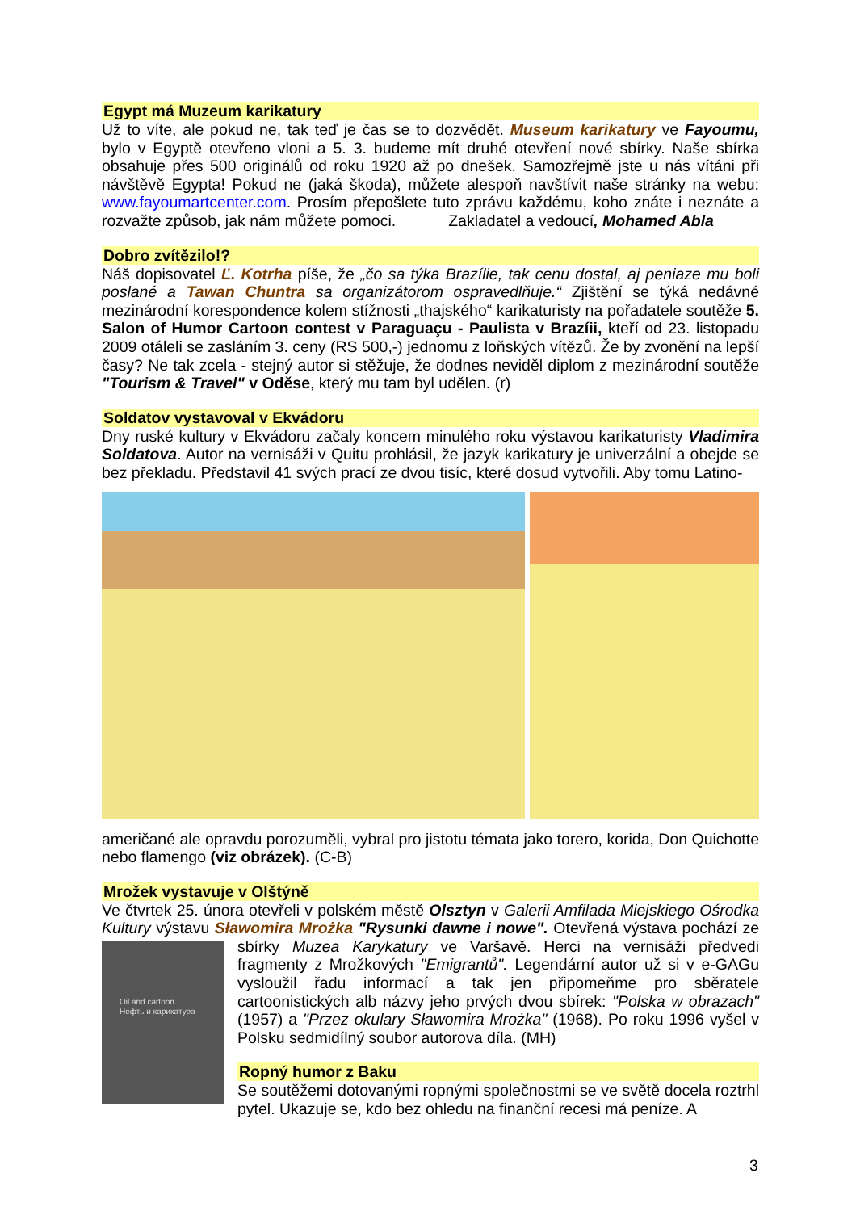Egypt má Muzeum karikatury
Už to víte, ale pokud ne, tak teď je čas se to dozvědět. Museum karikatury ve Fayoumu, bylo v Egyptě otevřeno vloni a 5. 3. budeme mít druhé otevření nové sbírky. Naše sbírka obsahuje přes 500 originálů od roku 1920 až po dnešek. Samozřejmě jste u nás vítáni při návštěvě Egypta! Pokud ne (jaká škoda), můžete alespoň navštívit naše stránky na webu: www.fayoumartcenter.com. Prosím přepošlete tuto zprávu každému, koho znáte i neznáte a rozvažte způsob, jak nám můžete pomoci. Zakladatel a vedoucí, Mohamed Abla
Dobro zvítězilo!?
Náš dopisovatel Ľ. Kotrha píše, že „čo sa týka Brazílie, tak cenu dostal, aj peniaze mu boli poslané a Tawan Chuntra sa organizátorom ospravedlňuje.“ Zjištění se týká nedávné mezinárodní korespondence kolem stížnosti „thajského“ karikaturisty na pořadatele soutěže 5. Salon of Humor Cartoon contest v Paraguaçu - Paulista v Brazíii, kteří od 23. listopadu 2009 otáleli se zasláním 3. ceny (RS 500,-) jednomu z loňských vítězů. Že by zvonění na lepší časy? Ne tak zcela - stejný autor si stěžuje, že dodnes neviděl diplom z mezinárodní soutěže "Tourism & Travel" v Oděse, který mu tam byl udělen. (r)
Soldatov vystavoval v Ekvádoru
Dny ruské kultury v Ekvádoru začaly koncem minulého roku výstavou karikaturisty Vladimira Soldatova. Autor na vernisáži v Quitu prohlásil, že jazyk karikatury je univerzální a obejde se bez překladu. Představil 41 svých prací ze dvou tisíc, které dosud vytvořili. Aby tomu Latino-
američané ale opravdu porozuměli, vybral pro jistotu témata jako torero, korida, Don Quichotte nebo flamengo (viz obrázek). (C-B)
Mrožek vystavuje v Olštýně
Ve čtvrtek 25. února otevřeli v polském městě Olsztyn v Galerii Amfilada Miejskiego Ośrodka Kultury výstavu Sławomira Mrożka "Rysunki dawne i nowe". Otevřená výstava pochází Oil and cartoon
Нефть и карикатура ze sbírky Muzea Karykatury ve Varšavě. Herci na vernisáži předvedi fragmenty z Mrožkových "Emigrantů". Legendární autor už si v e-GAGu vysloužil řadu informací a tak jen připomeňme pro sběratele cartoonistických alb názvy jeho prvých dvou sbírek: "Polska w obrazach" (1957) a "Przez okulary Sławomira Mrożka" (1968). Po roku 1996 vyšel v Polsku sedmidílný soubor autorova díla. (MH)
Ropný humor z Baku
Se soutěžemi dotovanými ropnými společnostmi se ve světě docela roztrhl pytel. Ukazuje se, kdo bez ohledu na finanční recesi má peníze. A
3